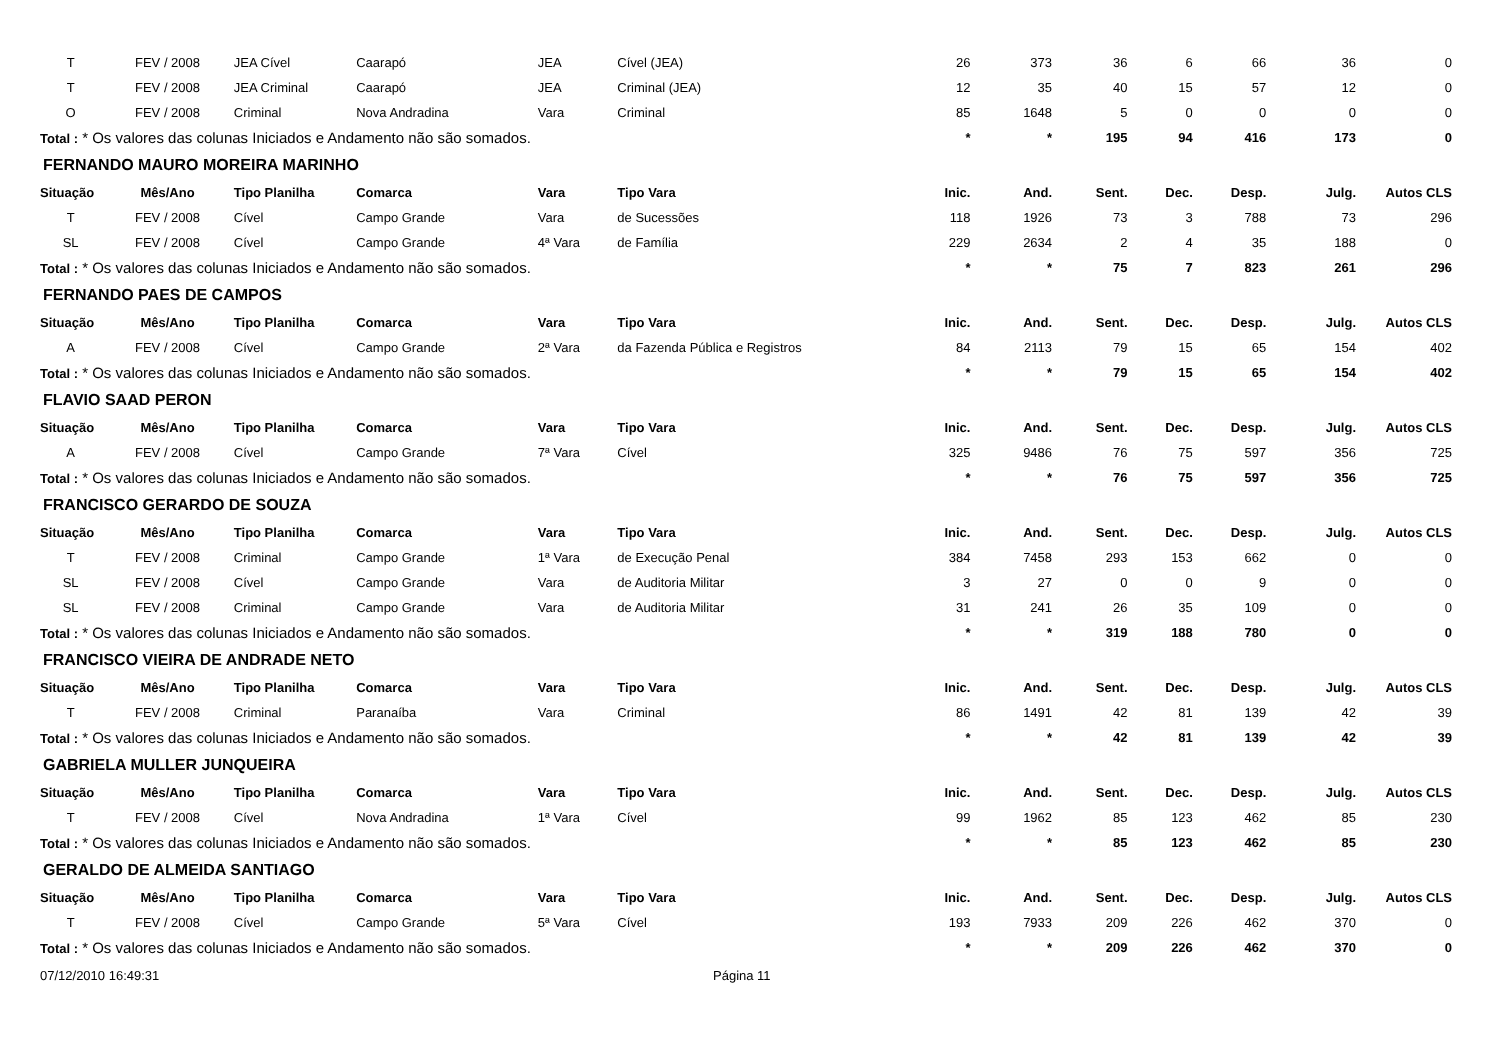| T | FEV / 2008 | JEA Cível | Caarapó | JEA | Cível (JEA) | 26 | 373 | 36 | 6 | 66 | 36 | 0 |
| T | FEV / 2008 | JEA Criminal | Caarapó | JEA | Criminal (JEA) | 12 | 35 | 40 | 15 | 57 | 12 | 0 |
| O | FEV / 2008 | Criminal | Nova Andradina | Vara | Criminal | 85 | 1648 | 5 | 0 | 0 | 0 | 0 |
| Total : * Os valores das colunas Iniciados e Andamento não são somados. | | | | | | * | * | 195 | 94 | 416 | 173 | 0 |
| FERNANDO MAURO MOREIRA MARINHO | | | | | | | | | | | | |
| Situação | Mês/Ano | Tipo Planilha | Comarca | Vara | Tipo Vara | Inic. | And. | Sent. | Dec. | Desp. | Julg. | Autos CLS |
| T | FEV / 2008 | Cível | Campo Grande | Vara | de Sucessões | 118 | 1926 | 73 | 3 | 788 | 73 | 296 |
| SL | FEV / 2008 | Cível | Campo Grande | 4ª Vara | de Família | 229 | 2634 | 2 | 4 | 35 | 188 | 0 |
| Total : * Os valores das colunas Iniciados e Andamento não são somados. | | | | | | * | * | 75 | 7 | 823 | 261 | 296 |
| FERNANDO PAES DE CAMPOS | | | | | | | | | | | | |
| Situação | Mês/Ano | Tipo Planilha | Comarca | Vara | Tipo Vara | Inic. | And. | Sent. | Dec. | Desp. | Julg. | Autos CLS |
| A | FEV / 2008 | Cível | Campo Grande | 2ª Vara | da Fazenda Pública e Registros | 84 | 2113 | 79 | 15 | 65 | 154 | 402 |
| Total : * Os valores das colunas Iniciados e Andamento não são somados. | | | | | | * | * | 79 | 15 | 65 | 154 | 402 |
| FLAVIO SAAD PERON | | | | | | | | | | | | |
| Situação | Mês/Ano | Tipo Planilha | Comarca | Vara | Tipo Vara | Inic. | And. | Sent. | Dec. | Desp. | Julg. | Autos CLS |
| A | FEV / 2008 | Cível | Campo Grande | 7ª Vara | Cível | 325 | 9486 | 76 | 75 | 597 | 356 | 725 |
| Total : * Os valores das colunas Iniciados e Andamento não são somados. | | | | | | * | * | 76 | 75 | 597 | 356 | 725 |
| FRANCISCO GERARDO DE SOUZA | | | | | | | | | | | | |
| Situação | Mês/Ano | Tipo Planilha | Comarca | Vara | Tipo Vara | Inic. | And. | Sent. | Dec. | Desp. | Julg. | Autos CLS |
| T | FEV / 2008 | Criminal | Campo Grande | 1ª Vara | de Execução Penal | 384 | 7458 | 293 | 153 | 662 | 0 | 0 |
| SL | FEV / 2008 | Cível | Campo Grande | Vara | de Auditoria Militar | 3 | 27 | 0 | 0 | 9 | 0 | 0 |
| SL | FEV / 2008 | Criminal | Campo Grande | Vara | de Auditoria Militar | 31 | 241 | 26 | 35 | 109 | 0 | 0 |
| Total : * Os valores das colunas Iniciados e Andamento não são somados. | | | | | | * | * | 319 | 188 | 780 | 0 | 0 |
| FRANCISCO VIEIRA DE ANDRADE NETO | | | | | | | | | | | | |
| Situação | Mês/Ano | Tipo Planilha | Comarca | Vara | Tipo Vara | Inic. | And. | Sent. | Dec. | Desp. | Julg. | Autos CLS |
| T | FEV / 2008 | Criminal | Paranaíba | Vara | Criminal | 86 | 1491 | 42 | 81 | 139 | 42 | 39 |
| Total : * Os valores das colunas Iniciados e Andamento não são somados. | | | | | | * | * | 42 | 81 | 139 | 42 | 39 |
| GABRIELA MULLER JUNQUEIRA | | | | | | | | | | | | |
| Situação | Mês/Ano | Tipo Planilha | Comarca | Vara | Tipo Vara | Inic. | And. | Sent. | Dec. | Desp. | Julg. | Autos CLS |
| T | FEV / 2008 | Cível | Nova Andradina | 1ª Vara | Cível | 99 | 1962 | 85 | 123 | 462 | 85 | 230 |
| Total : * Os valores das colunas Iniciados e Andamento não são somados. | | | | | | * | * | 85 | 123 | 462 | 85 | 230 |
| GERALDO DE ALMEIDA SANTIAGO | | | | | | | | | | | | |
| Situação | Mês/Ano | Tipo Planilha | Comarca | Vara | Tipo Vara | Inic. | And. | Sent. | Dec. | Desp. | Julg. | Autos CLS |
| T | FEV / 2008 | Cível | Campo Grande | 5ª Vara | Cível | 193 | 7933 | 209 | 226 | 462 | 370 | 0 |
| Total : * Os valores das colunas Iniciados e Andamento não são somados. | | | | | | * | * | 209 | 226 | 462 | 370 | 0 |
07/12/2010 16:49:31 Página 11